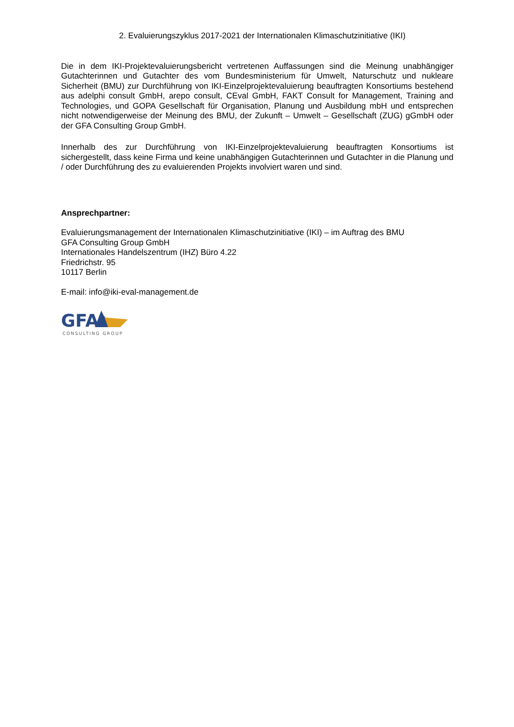2. Evaluierungszyklus 2017-2021 der Internationalen Klimaschutzinitiative (IKI)
Die in dem IKI-Projektevaluierungsbericht vertretenen Auffassungen sind die Meinung unabhängiger Gutachterinnen und Gutachter des vom Bundesministerium für Umwelt, Naturschutz und nukleare Sicherheit (BMU) zur Durchführung von IKI-Einzelprojektevaluierung beauftragten Konsortiums bestehend aus adelphi consult GmbH, arepo consult, CEval GmbH, FAKT Consult for Management, Training and Technologies, und GOPA Gesellschaft für Organisation, Planung und Ausbildung mbH und entsprechen nicht notwendigerweise der Meinung des BMU, der Zukunft – Umwelt – Gesellschaft (ZUG) gGmbH oder der GFA Consulting Group GmbH.
Innerhalb des zur Durchführung von IKI-Einzelprojektevaluierung beauftragten Konsortiums ist sichergestellt, dass keine Firma und keine unabhängigen Gutachterinnen und Gutachter in die Planung und / oder Durchführung des zu evaluierenden Projekts involviert waren und sind.
Ansprechpartner:
Evaluierungsmanagement der Internationalen Klimaschutzinitiative (IKI) – im Auftrag des BMU
GFA Consulting Group GmbH
Internationales Handelszentrum (IHZ) Büro 4.22
Friedrichstr. 95
10117 Berlin
E-mail: info@iki-eval-management.de
GFA
CONSULTING GROUP